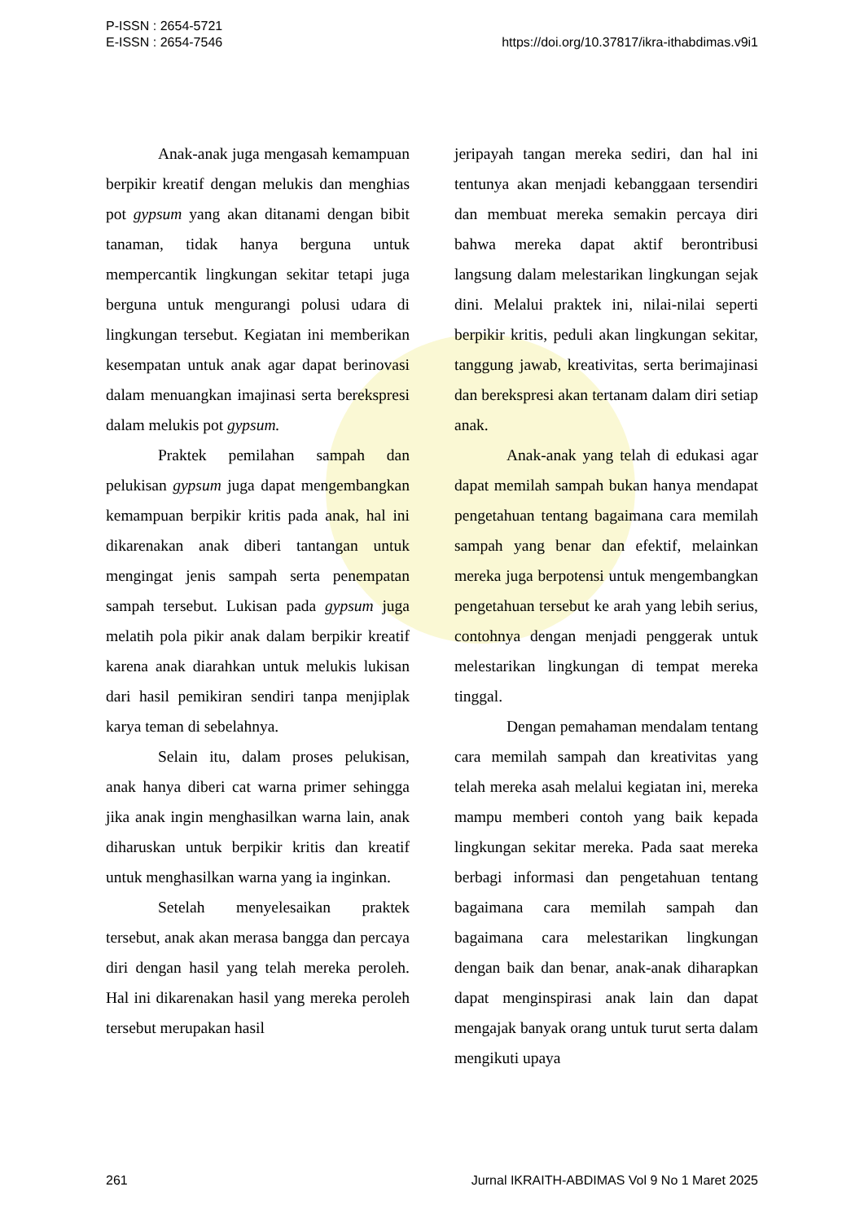P-ISSN : 2654-5721
E-ISSN : 2654-7546
https://doi.org/10.37817/ikra-ithabdimas.v9i1
Anak-anak juga mengasah kemampuan berpikir kreatif dengan melukis dan menghias pot gypsum yang akan ditanami dengan bibit tanaman, tidak hanya berguna untuk mempercantik lingkungan sekitar tetapi juga berguna untuk mengurangi polusi udara di lingkungan tersebut. Kegiatan ini memberikan kesempatan untuk anak agar dapat berinovasi dalam menuangkan imajinasi serta berekspresi dalam melukis pot gypsum.
Praktek pemilahan sampah dan pelukisan gypsum juga dapat mengembangkan kemampuan berpikir kritis pada anak, hal ini dikarenakan anak diberi tantangan untuk mengingat jenis sampah serta penempatan sampah tersebut. Lukisan pada gypsum juga melatih pola pikir anak dalam berpikir kreatif karena anak diarahkan untuk melukis lukisan dari hasil pemikiran sendiri tanpa menjiplak karya teman di sebelahnya.
Selain itu, dalam proses pelukisan, anak hanya diberi cat warna primer sehingga jika anak ingin menghasilkan warna lain, anak diharuskan untuk berpikir kritis dan kreatif untuk menghasilkan warna yang ia inginkan.
Setelah menyelesaikan praktek tersebut, anak akan merasa bangga dan percaya diri dengan hasil yang telah mereka peroleh. Hal ini dikarenakan hasil yang mereka peroleh tersebut merupakan hasil
jeripayah tangan mereka sediri, dan hal ini tentunya akan menjadi kebanggaan tersendiri dan membuat mereka semakin percaya diri bahwa mereka dapat aktif berontribusi langsung dalam melestarikan lingkungan sejak dini. Melalui praktek ini, nilai-nilai seperti berpikir kritis, peduli akan lingkungan sekitar, tanggung jawab, kreativitas, serta berimajinasi dan berekspresi akan tertanam dalam diri setiap anak.
Anak-anak yang telah di edukasi agar dapat memilah sampah bukan hanya mendapat pengetahuan tentang bagaimana cara memilah sampah yang benar dan efektif, melainkan mereka juga berpotensi untuk mengembangkan pengetahuan tersebut ke arah yang lebih serius, contohnya dengan menjadi penggerak untuk melestarikan lingkungan di tempat mereka tinggal.
Dengan pemahaman mendalam tentang cara memilah sampah dan kreativitas yang telah mereka asah melalui kegiatan ini, mereka mampu memberi contoh yang baik kepada lingkungan sekitar mereka. Pada saat mereka berbagi informasi dan pengetahuan tentang bagaimana cara memilah sampah dan bagaimana cara melestarikan lingkungan dengan baik dan benar, anak-anak diharapkan dapat menginspirasi anak lain dan dapat mengajak banyak orang untuk turut serta dalam mengikuti upaya
261 Jurnal IKRAITH-ABDIMAS Vol 9 No 1 Maret 2025